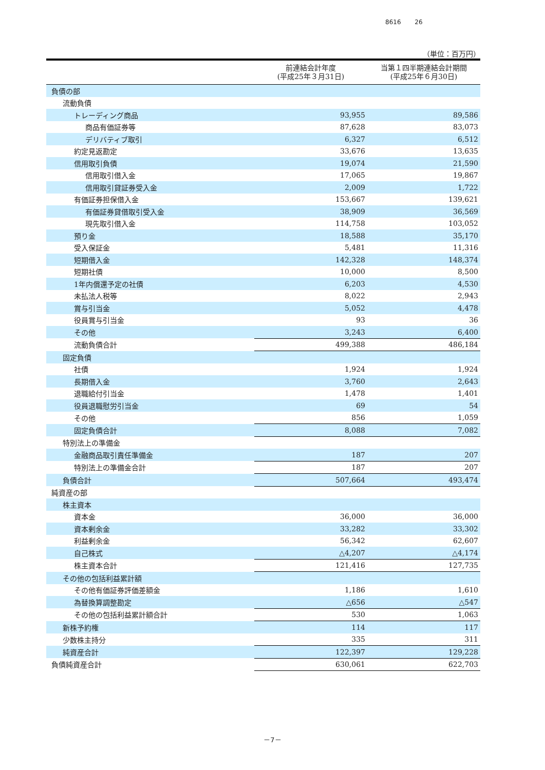8616 26
（単位：百万円）
| | 前連結会計年度 (平成25年３月31日) | 当第１四半期連結会計期間 (平成25年６月30日) |
| --- | --- | --- |
| 負債の部 | | |
| 流動負債 | | |
| トレーディング商品 | 93,955 | 89,586 |
| 商品有価証券等 | 87,628 | 83,073 |
| デリバティブ取引 | 6,327 | 6,512 |
| 約定見返勘定 | 33,676 | 13,635 |
| 信用取引負債 | 19,074 | 21,590 |
| 信用取引借入金 | 17,065 | 19,867 |
| 信用取引貸証券受入金 | 2,009 | 1,722 |
| 有価証券担保借入金 | 153,667 | 139,621 |
| 有価証券貸借取引受入金 | 38,909 | 36,569 |
| 現先取引借入金 | 114,758 | 103,052 |
| 預り金 | 18,588 | 35,170 |
| 受入保証金 | 5,481 | 11,316 |
| 短期借入金 | 142,328 | 148,374 |
| 短期社債 | 10,000 | 8,500 |
| 1年内償還予定の社債 | 6,203 | 4,530 |
| 未払法人税等 | 8,022 | 2,943 |
| 賞与引当金 | 5,052 | 4,478 |
| 役員賞与引当金 | 93 | 36 |
| その他 | 3,243 | 6,400 |
| 流動負債合計 | 499,388 | 486,184 |
| 固定負債 | | |
| 社債 | 1,924 | 1,924 |
| 長期借入金 | 3,760 | 2,643 |
| 退職給付引当金 | 1,478 | 1,401 |
| 役員退職慰労引当金 | 69 | 54 |
| その他 | 856 | 1,059 |
| 固定負債合計 | 8,088 | 7,082 |
| 特別法上の準備金 | | |
| 金融商品取引責任準備金 | 187 | 207 |
| 特別法上の準備金合計 | 187 | 207 |
| 負債合計 | 507,664 | 493,474 |
| 純資産の部 | | |
| 株主資本 | | |
| 資本金 | 36,000 | 36,000 |
| 資本剰余金 | 33,282 | 33,302 |
| 利益剰余金 | 56,342 | 62,607 |
| 自己株式 | △4,207 | △4,174 |
| 株主資本合計 | 121,416 | 127,735 |
| その他の包括利益累計額 | | |
| その他有価証券評価差額金 | 1,186 | 1,610 |
| 為替換算調整勘定 | △656 | △547 |
| その他の包括利益累計額合計 | 530 | 1,063 |
| 新株予約権 | 114 | 117 |
| 少数株主持分 | 335 | 311 |
| 純資産合計 | 122,397 | 129,228 |
| 負債純資産合計 | 630,061 | 622,703 |
－7－